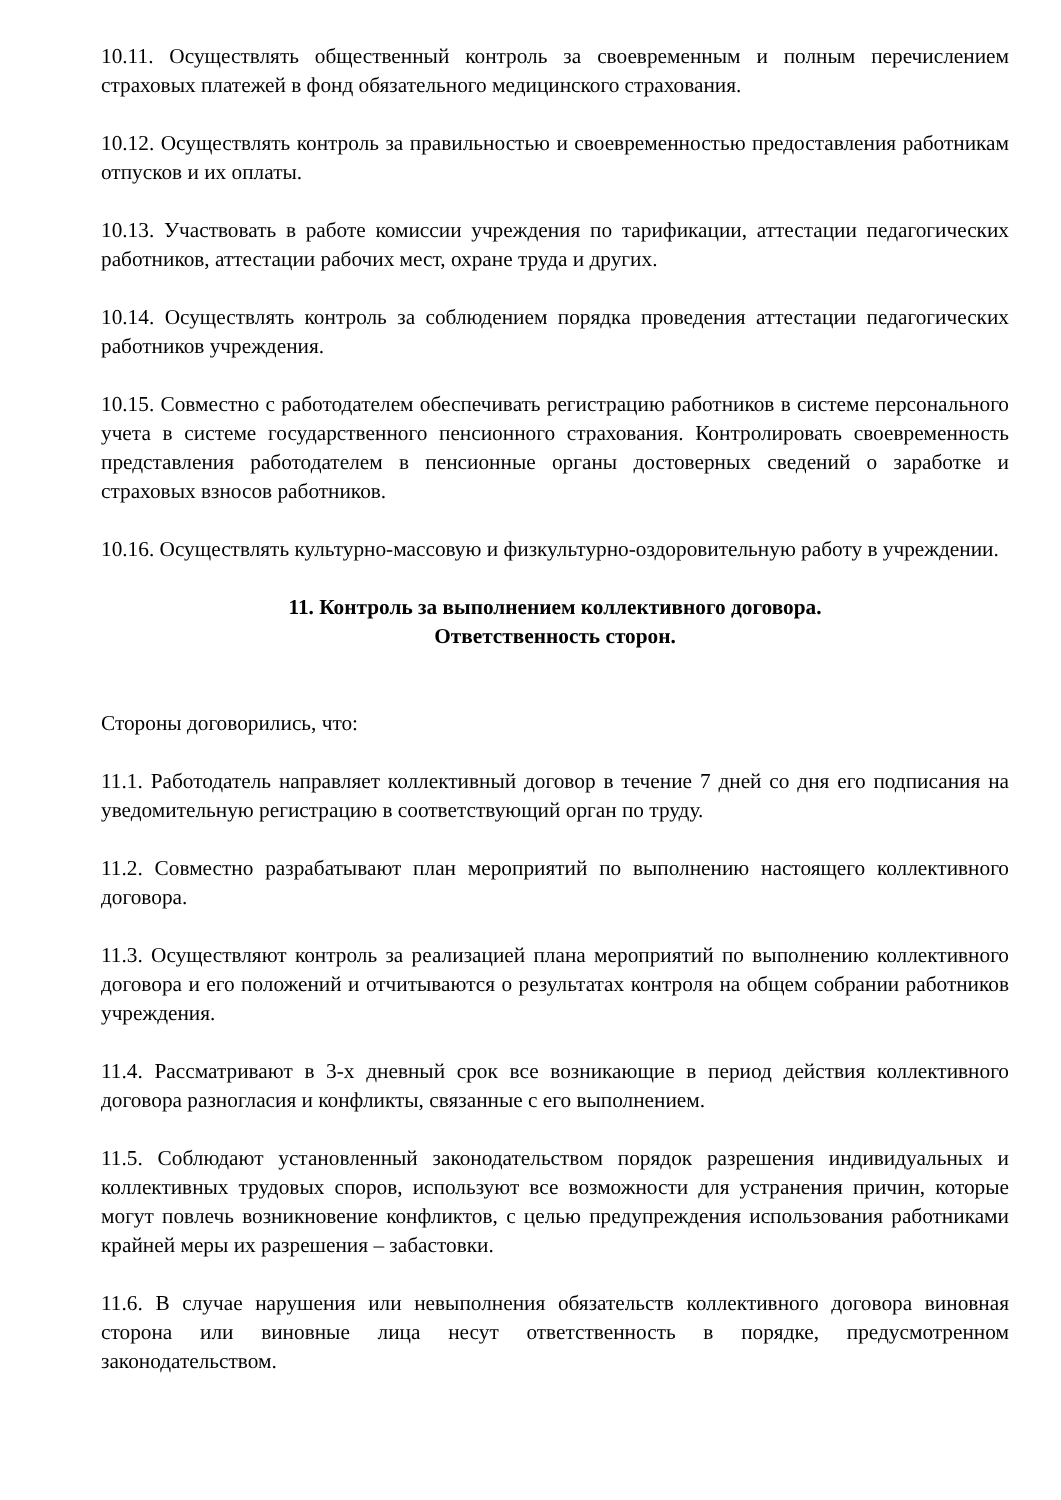10.11. Осуществлять общественный контроль за своевременным и полным перечислением страховых платежей в фонд обязательного медицинского страхования.
10.12. Осуществлять контроль за правильностью и своевременностью предоставления работникам отпусков и их оплаты.
10.13. Участвовать в работе комиссии учреждения по тарификации, аттестации педагогических работников, аттестации рабочих мест, охране труда и других.
10.14. Осуществлять контроль за соблюдением порядка проведения аттестации педагогических работников учреждения.
10.15. Совместно с работодателем обеспечивать регистрацию работников в системе персонального учета в системе государственного пенсионного страхования. Контролировать своевременность представления работодателем в пенсионные органы достоверных сведений о заработке и страховых взносов работников.
10.16. Осуществлять культурно-массовую и физкультурно-оздоровительную работу в учреждении.
11. Контроль за выполнением коллективного договора.
Ответственность сторон.
Стороны договорились, что:
11.1. Работодатель направляет коллективный договор в течение 7 дней со дня его подписания на уведомительную регистрацию в соответствующий орган по труду.
11.2. Совместно разрабатывают план мероприятий по выполнению настоящего коллективного договора.
11.3. Осуществляют контроль за реализацией плана мероприятий по выполнению коллективного договора и его положений и отчитываются о результатах контроля на общем собрании работников учреждения.
11.4. Рассматривают в 3-х дневный срок все возникающие в период действия коллективного договора разногласия и конфликты, связанные с его выполнением.
11.5. Соблюдают установленный законодательством порядок разрешения индивидуальных и коллективных трудовых споров, используют все возможности для устранения причин, которые могут повлечь возникновение конфликтов, с целью предупреждения использования работниками крайней меры их разрешения – забастовки.
11.6. В случае нарушения или невыполнения обязательств коллективного договора виновная сторона или виновные лица несут ответственность в порядке, предусмотренном законодательством.